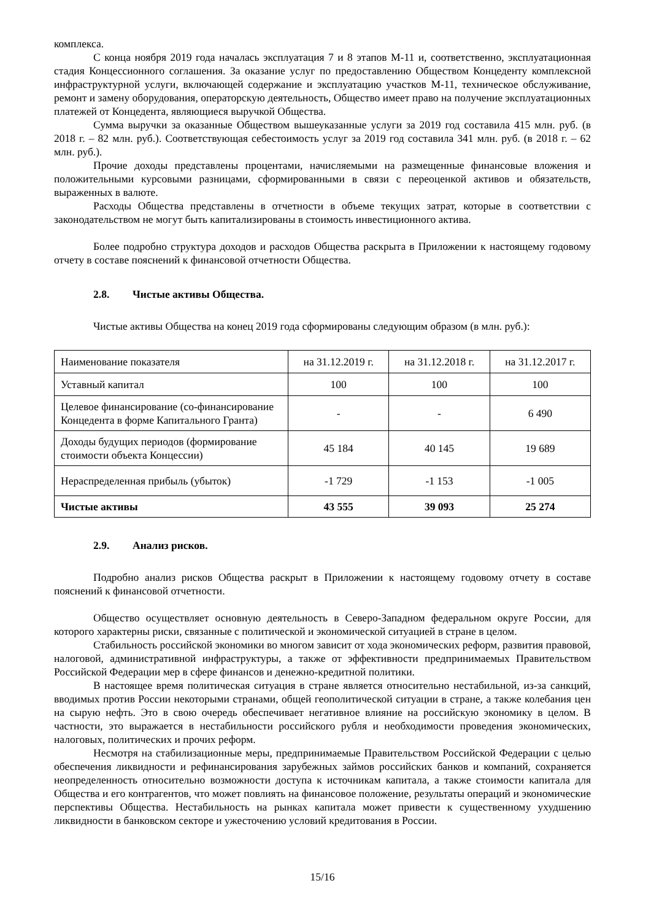комплекса.
С конца ноября 2019 года началась эксплуатация 7 и 8 этапов М-11 и, соответственно, эксплуатационная стадия Концессионного соглашения. За оказание услуг по предоставлению Обществом Концеденту комплексной инфраструктурной услуги, включающей содержание и эксплуатацию участков М-11, техническое обслуживание, ремонт и замену оборудования, операторскую деятельность, Общество имеет право на получение эксплуатационных платежей от Концедента, являющиеся выручкой Общества.
Сумма выручки за оказанные Обществом вышеуказанные услуги за 2019 год составила 415 млн. руб. (в 2018 г. – 82 млн. руб.). Соответствующая себестоимость услуг за 2019 год составила 341 млн. руб. (в 2018 г. – 62 млн. руб.).
Прочие доходы представлены процентами, начисляемыми на размещенные финансовые вложения и положительными курсовыми разницами, сформированными в связи с переоценкой активов и обязательств, выраженных в валюте.
Расходы Общества представлены в отчетности в объеме текущих затрат, которые в соответствии с законодательством не могут быть капитализированы в стоимость инвестиционного актива.
Более подробно структура доходов и расходов Общества раскрыта в Приложении к настоящему годовому отчету в составе пояснений к финансовой отчетности Общества.
2.8. Чистые активы Общества.
Чистые активы Общества на конец 2019 года сформированы следующим образом (в млн. руб.):
| Наименование показателя | на 31.12.2019 г. | на 31.12.2018 г. | на 31.12.2017 г. |
| Уставный капитал | 100 | 100 | 100 |
| Целевое финансирование (со-финансирование Концедента в форме Капитального Гранта) | - | - | 6 490 |
| Доходы будущих периодов (формирование стоимости объекта Концессии) | 45 184 | 40 145 | 19 689 |
| Нераспределенная прибыль (убыток) | -1 729 | -1 153 | -1 005 |
| Чистые активы | 43 555 | 39 093 | 25 274 |
2.9. Анализ рисков.
Подробно анализ рисков Общества раскрыт в Приложении к настоящему годовому отчету в составе пояснений к финансовой отчетности.
Общество осуществляет основную деятельность в Северо-Западном федеральном округе России, для которого характерны риски, связанные с политической и экономической ситуацией в стране в целом.
Стабильность российской экономики во многом зависит от хода экономических реформ, развития правовой, налоговой, административной инфраструктуры, а также от эффективности предпринимаемых Правительством Российской Федерации мер в сфере финансов и денежно-кредитной политики.
В настоящее время политическая ситуация в стране является относительно нестабильной, из-за санкций, вводимых против России некоторыми странами, общей геополитической ситуации в стране, а также колебания цен на сырую нефть. Это в свою очередь обеспечивает негативное влияние на российскую экономику в целом. В частности, это выражается в нестабильности российского рубля и необходимости проведения экономических, налоговых, политических и прочих реформ.
Несмотря на стабилизационные меры, предпринимаемые Правительством Российской Федерации с целью обеспечения ликвидности и рефинансирования зарубежных займов российских банков и компаний, сохраняется неопределенность относительно возможности доступа к источникам капитала, а также стоимости капитала для Общества и его контрагентов, что может повлиять на финансовое положение, результаты операций и экономические перспективы Общества. Нестабильность на рынках капитала может привести к существенному ухудшению ликвидности в банковском секторе и ужесточению условий кредитования в России.
15/16